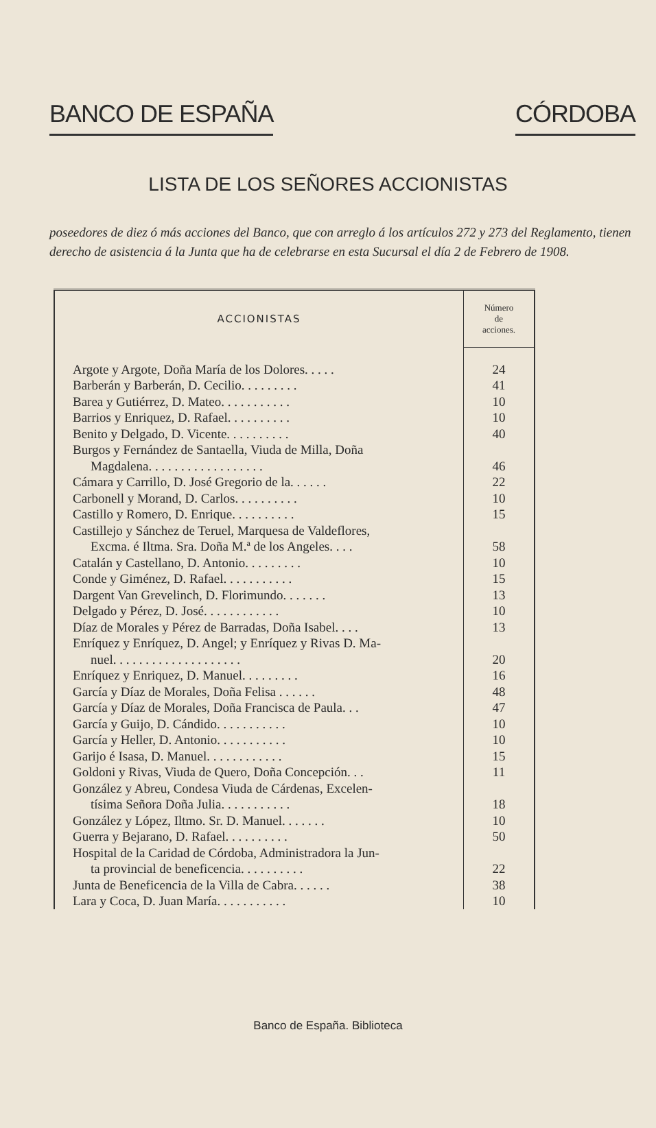BANCO DE ESPAÑA CÓRDOBA
LISTA DE LOS SEÑORES ACCIONISTAS
poseedores de diez ó más acciones del Banco, que con arreglo á los artículos 272 y 273 del Reglamento, tienen derecho de asistencia á la Junta que ha de celebrarse en esta Sucursal el día 2 de Febrero de 1908.
| ACCIONISTAS | Número de acciones. |
| --- | --- |
| Argote y Argote, Doña María de los Dolores. . . . . | 24 |
| Barberán y Barberán, D. Cecilio. . . . . . . . . | 41 |
| Barea y Gutiérrez, D. Mateo. . . . . . . . . . . | 10 |
| Barrios y Enriquez, D. Rafael. . . . . . . . . . | 10 |
| Benito y Delgado, D. Vicente. . . . . . . . . . | 40 |
| Burgos y Fernández de Santaella, Viuda de Milla, Doña Magdalena. . . . . . . . . . . . . . . . . . | 46 |
| Cámara y Carrillo, D. José Gregorio de la. . . . . . | 22 |
| Carbonell y Morand, D. Carlos. . . . . . . . . . | 10 |
| Castillo y Romero, D. Enrique. . . . . . . . . . | 15 |
| Castillejo y Sánchez de Teruel, Marquesa de Valdeflores, Excma. é Iltma. Sra. Doña M.ª de los Angeles. . . . | 58 |
| Catalán y Castellano, D. Antonio. . . . . . . . . | 10 |
| Conde y Giménez, D. Rafael. . . . . . . . . . . | 15 |
| Dargent Van Grevelinch, D. Florimundo. . . . . . . | 13 |
| Delgado y Pérez, D. José. . . . . . . . . . . . | 10 |
| Díaz de Morales y Pérez de Barradas, Doña Isabel. . . . | 13 |
| Enríquez y Enríquez, D. Angel; y Enríquez y Rivas D. Ma- nuel. . . . . . . . . . . . . . . . . . . . | 20 |
| Enríquez y Enriquez, D. Manuel. . . . . . . . . | 16 |
| García y Díaz de Morales, Doña Felisa . . . . . . | 48 |
| García y Díaz de Morales, Doña Francisca de Paula. . . | 47 |
| García y Guijo, D. Cándido. . . . . . . . . . . | 10 |
| García y Heller, D. Antonio. . . . . . . . . . . | 10 |
| Garijo é Isasa, D. Manuel. . . . . . . . . . . . | 15 |
| Goldoni y Rivas, Viuda de Quero, Doña Concepción. . . | 11 |
| González y Abreu, Condesa Viuda de Cárdenas, Excelen- tísima Señora Doña Julia. . . . . . . . . . . | 18 |
| González y López, Iltmo. Sr. D. Manuel. . . . . . . | 10 |
| Guerra y Bejarano, D. Rafael. . . . . . . . . . | 50 |
| Hospital de la Caridad de Córdoba, Administradora la Jun- ta provincial de beneficencia. . . . . . . . . . | 22 |
| Junta de Beneficencia de la Villa de Cabra. . . . . . | 38 |
| Lara y Coca, D. Juan María. . . . . . . . . . . | 10 |
Banco de España. Biblioteca